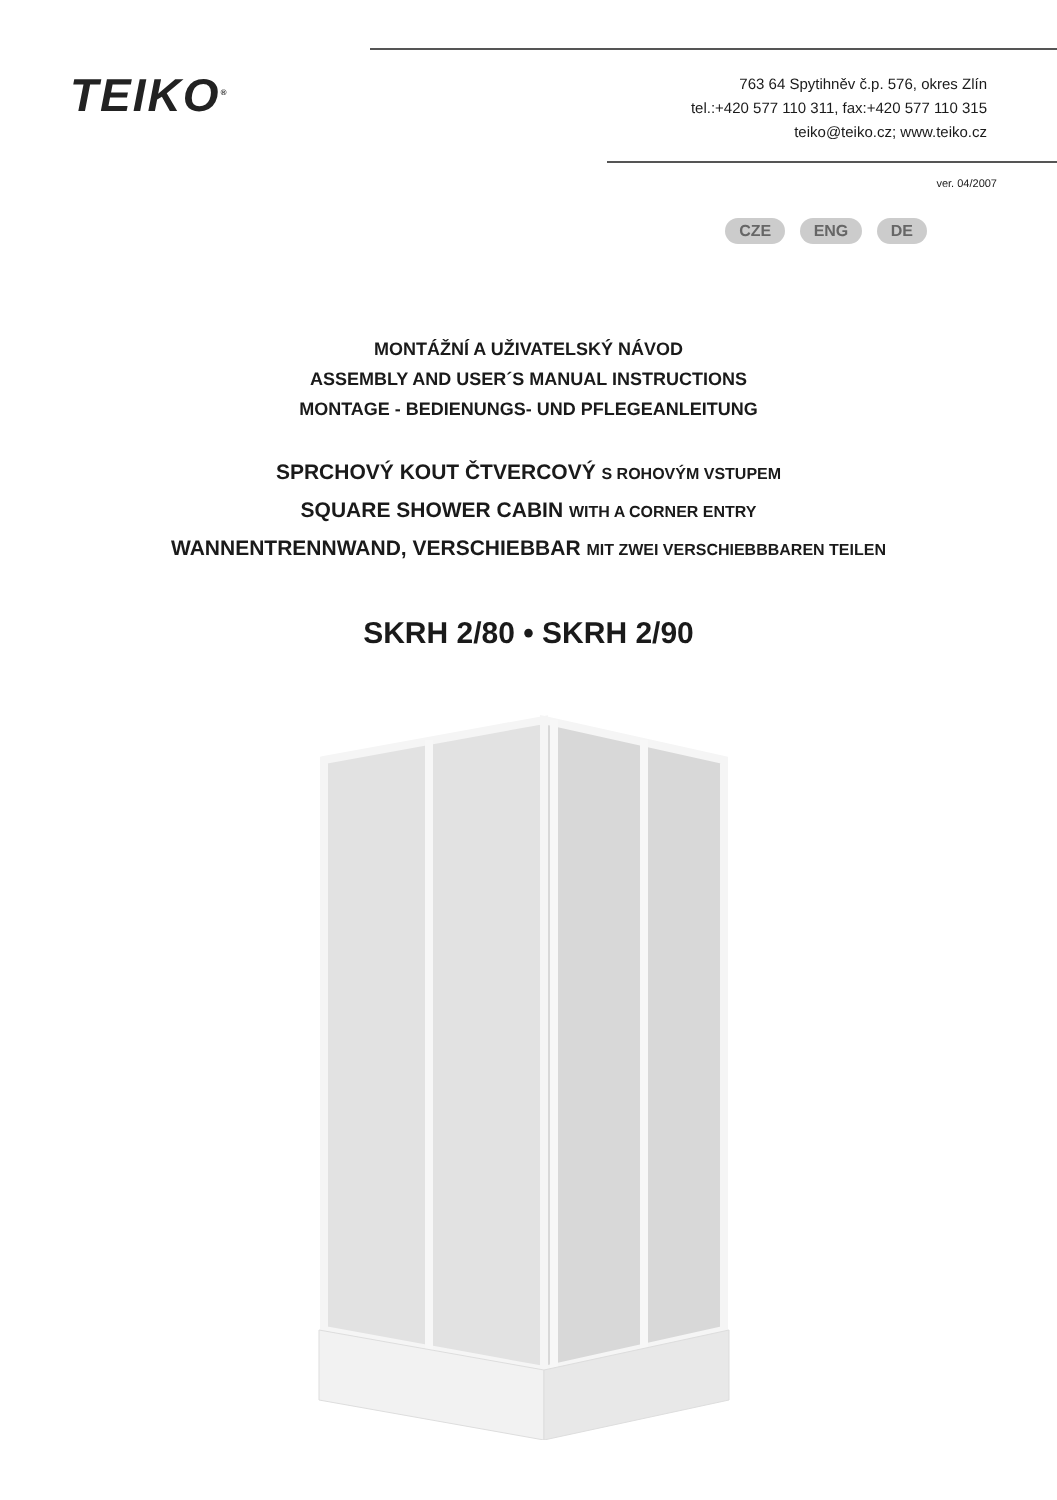TEIKO<sup>®</sup>
763 64 Spytihněv č.p. 576, okres Zlín
tel.:+420 577 110 311, fax:+420 577 110 315
teiko@teiko.cz; www.teiko.cz
ver. 04/2007
CZE ENG DE
MONTÁŽNÍ A UŽIVATELSKÝ NÁVOD
ASSEMBLY AND USER´S MANUAL INSTRUCTIONS
MONTAGE - BEDIENUNGS- UND PFLEGEANLEITUNG
SPRCHOVÝ KOUT ČTVERCOVÝ S ROHOVÝM VSTUPEM
SQUARE SHOWER CABIN WITH A CORNER ENTRY
WANNENTRENNWAND, VERSCHIEBBAR MIT ZWEI VERSCHIEBBBAREN TEILEN
SKRH 2/80 • SKRH 2/90